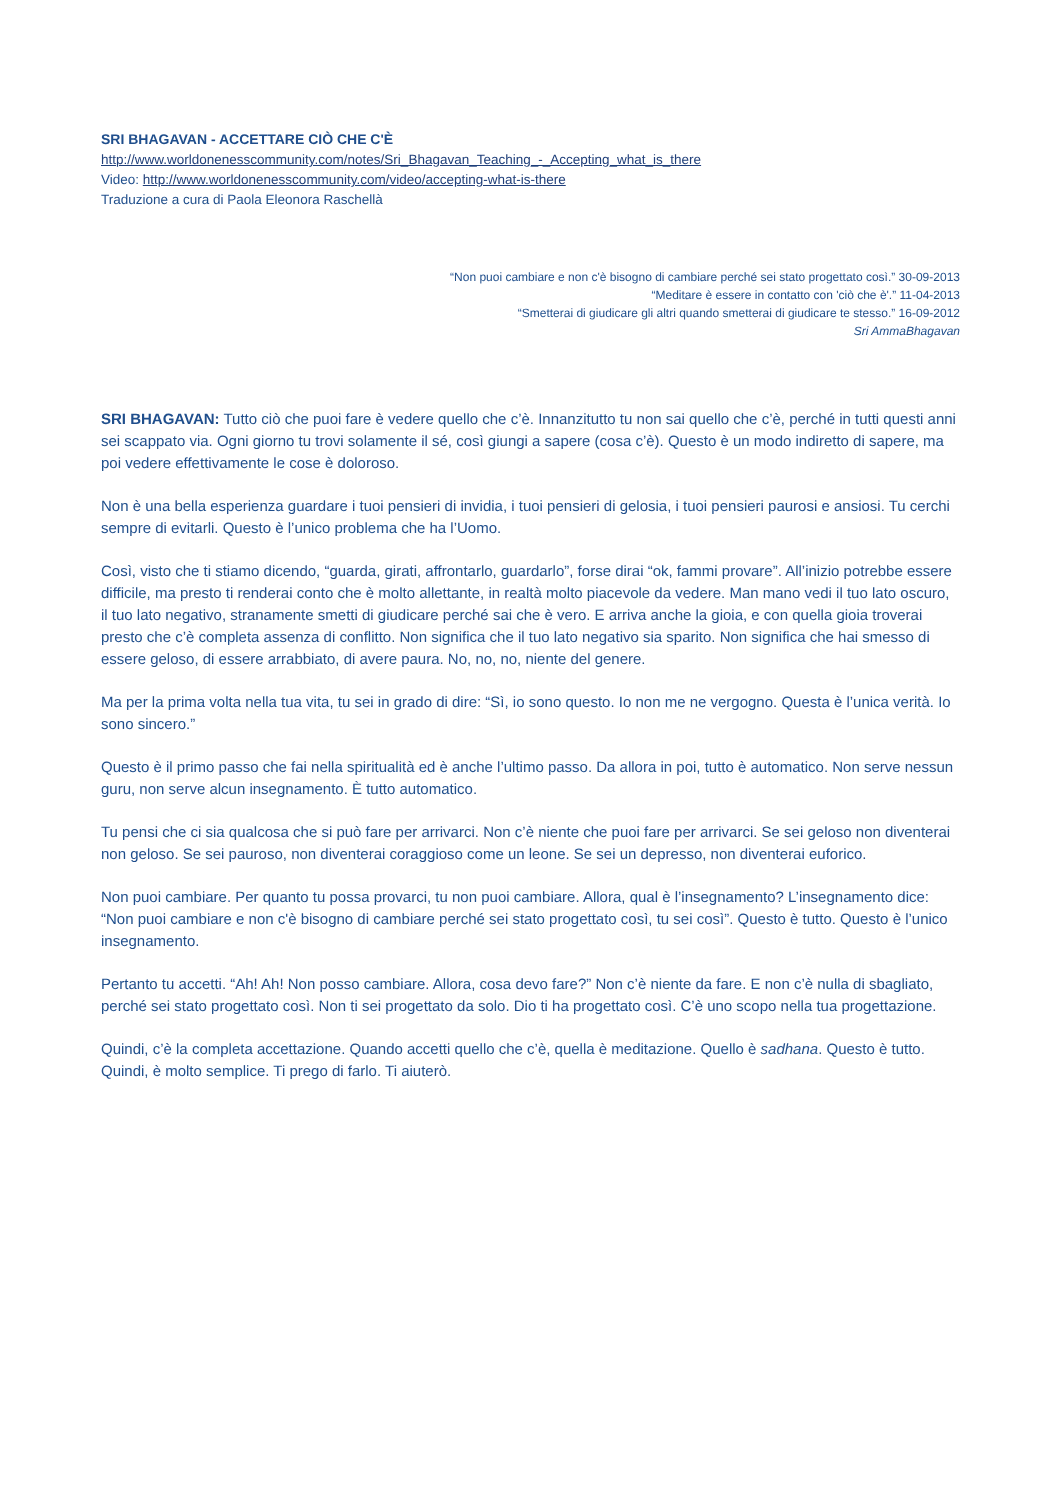SRI BHAGAVAN - ACCETTARE CIÒ CHE C'È
http://www.worldonenesscommunity.com/notes/Sri_Bhagavan_Teaching_-_Accepting_what_is_there
Video: http://www.worldonenesscommunity.com/video/accepting-what-is-there
Traduzione a cura di Paola Eleonora Raschellà
“Non puoi cambiare e non c'è bisogno di cambiare perché sei stato progettato così.” 30-09-2013
“Meditare è essere in contatto con 'ciò che è'.” 11-04-2013
“Smetterai di giudicare gli altri quando smetterai di giudicare te stesso.” 16-09-2012
Sri AmmaBhagavan
SRI BHAGAVAN: Tutto ciò che puoi fare è vedere quello che c’è. Innanzitutto tu non sai quello che c’è, perché in tutti questi anni sei scappato via. Ogni giorno tu trovi solamente il sé, così giungi a sapere (cosa c’è). Questo è un modo indiretto di sapere, ma poi vedere effettivamente le cose è doloroso.
Non è una bella esperienza guardare i tuoi pensieri di invidia, i tuoi pensieri di gelosia, i tuoi pensieri paurosi e ansiosi. Tu cerchi sempre di evitarli. Questo è l’unico problema che ha l’Uomo.
Così, visto che ti stiamo dicendo, “guarda, girati, affrontarlo, guardarlo”, forse dirai “ok, fammi provare”. All’inizio potrebbe essere difficile, ma presto ti renderai conto che è molto allettante, in realtà molto piacevole da vedere. Man mano vedi il tuo lato oscuro, il tuo lato negativo, stranamente smetti di giudicare perché sai che è vero. E arriva anche la gioia, e con quella gioia troverai presto che c’è completa assenza di conflitto. Non significa che il tuo lato negativo sia sparito. Non significa che hai smesso di essere geloso, di essere arrabbiato, di avere paura. No, no, no, niente del genere.
Ma per la prima volta nella tua vita, tu sei in grado di dire: “Sì, io sono questo. Io non me ne vergogno. Questa è l’unica verità. Io sono sincero.”
Questo è il primo passo che fai nella spiritualità ed è anche l’ultimo passo. Da allora in poi, tutto è automatico. Non serve nessun guru, non serve alcun insegnamento. È tutto automatico.
Tu pensi che ci sia qualcosa che si può fare per arrivarci. Non c’è niente che puoi fare per arrivarci. Se sei geloso non diventerai non geloso. Se sei pauroso, non diventerai coraggioso come un leone. Se sei un depresso, non diventerai euforico.
Non puoi cambiare. Per quanto tu possa provarci, tu non puoi cambiare. Allora, qual è l’insegnamento? L’insegnamento dice: “Non puoi cambiare e non c'è bisogno di cambiare perché sei stato progettato così, tu sei così”. Questo è tutto. Questo è l’unico insegnamento.
Pertanto tu accetti. “Ah! Ah! Non posso cambiare. Allora, cosa devo fare?” Non c’è niente da fare. E non c’è nulla di sbagliato, perché sei stato progettato così. Non ti sei progettato da solo. Dio ti ha progettato così. C’è uno scopo nella tua progettazione.
Quindi, c’è la completa accettazione. Quando accetti quello che c’è, quella è meditazione. Quello è sadhana. Questo è tutto. Quindi, è molto semplice. Ti prego di farlo. Ti aiuterò.